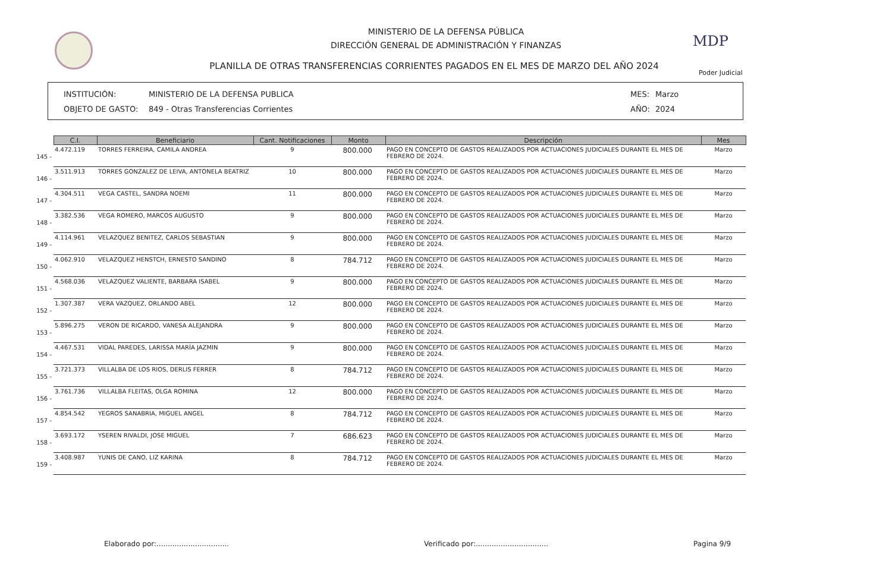MINISTERIO DE LA DEFENSA PÚBLICA
DIRECCIÓN GENERAL DE ADMINISTRACIÓN Y FINANZAS
PLANILLA DE OTRAS TRANSFERENCIAS CORRIENTES PAGADOS EN EL MES DE MARZO DEL AÑO 2024
MDP
Poder Judicial
INSTITUCIÓN: MINISTERIO DE LA DEFENSA PUBLICA MES: Marzo
OBJETO DE GASTO: 849 - Otras Transferencias Corrientes AÑO: 2024
| | C.I. | Beneficiario | Cant. Notificaciones | Monto | Descripción | Mes |
| --- | --- | --- | --- | --- | --- | --- |
| 145 - | 4.472.119 | TORRES FERREIRA, CAMILA ANDREA | 9 | 800.000 | PAGO EN CONCEPTO DE GASTOS REALIZADOS POR ACTUACIONES JUDICIALES DURANTE EL MES DE FEBRERO DE 2024. | Marzo |
| 146 - | 3.511.913 | TORRES GONZALEZ DE LEIVA, ANTONELA BEATRIZ | 10 | 800.000 | PAGO EN CONCEPTO DE GASTOS REALIZADOS POR ACTUACIONES JUDICIALES DURANTE EL MES DE FEBRERO DE 2024. | Marzo |
| 147 - | 4.304.511 | VEGA CASTEL, SANDRA NOEMI | 11 | 800.000 | PAGO EN CONCEPTO DE GASTOS REALIZADOS POR ACTUACIONES JUDICIALES DURANTE EL MES DE FEBRERO DE 2024. | Marzo |
| 148 - | 3.382.536 | VEGA ROMERO, MARCOS AUGUSTO | 9 | 800.000 | PAGO EN CONCEPTO DE GASTOS REALIZADOS POR ACTUACIONES JUDICIALES DURANTE EL MES DE FEBRERO DE 2024. | Marzo |
| 149 - | 4.114.961 | VELAZQUEZ BENITEZ, CARLOS SEBASTIAN | 9 | 800.000 | PAGO EN CONCEPTO DE GASTOS REALIZADOS POR ACTUACIONES JUDICIALES DURANTE EL MES DE FEBRERO DE 2024. | Marzo |
| 150 - | 4.062.910 | VELAZQUEZ HENSTCH, ERNESTO SANDINO | 8 | 784.712 | PAGO EN CONCEPTO DE GASTOS REALIZADOS POR ACTUACIONES JUDICIALES DURANTE EL MES DE FEBRERO DE 2024. | Marzo |
| 151 - | 4.568.036 | VELAZQUEZ VALIENTE, BARBARA ISABEL | 9 | 800.000 | PAGO EN CONCEPTO DE GASTOS REALIZADOS POR ACTUACIONES JUDICIALES DURANTE EL MES DE FEBRERO DE 2024. | Marzo |
| 152 - | 1.307.387 | VERA VAZQUEZ, ORLANDO ABEL | 12 | 800.000 | PAGO EN CONCEPTO DE GASTOS REALIZADOS POR ACTUACIONES JUDICIALES DURANTE EL MES DE FEBRERO DE 2024. | Marzo |
| 153 - | 5.896.275 | VERON DE RICARDO, VANESA ALEJANDRA | 9 | 800.000 | PAGO EN CONCEPTO DE GASTOS REALIZADOS POR ACTUACIONES JUDICIALES DURANTE EL MES DE FEBRERO DE 2024. | Marzo |
| 154 - | 4.467.531 | VIDAL PAREDES, LARISSA MARÍA JAZMIN | 9 | 800.000 | PAGO EN CONCEPTO DE GASTOS REALIZADOS POR ACTUACIONES JUDICIALES DURANTE EL MES DE FEBRERO DE 2024. | Marzo |
| 155 - | 3.721.373 | VILLALBA DE LOS RIOS, DERLIS FERRER | 8 | 784.712 | PAGO EN CONCEPTO DE GASTOS REALIZADOS POR ACTUACIONES JUDICIALES DURANTE EL MES DE FEBRERO DE 2024. | Marzo |
| 156 - | 3.761.736 | VILLALBA FLEITAS, OLGA ROMINA | 12 | 800.000 | PAGO EN CONCEPTO DE GASTOS REALIZADOS POR ACTUACIONES JUDICIALES DURANTE EL MES DE FEBRERO DE 2024. | Marzo |
| 157 - | 4.854.542 | YEGROS SANABRIA, MIGUEL ANGEL | 8 | 784.712 | PAGO EN CONCEPTO DE GASTOS REALIZADOS POR ACTUACIONES JUDICIALES DURANTE EL MES DE FEBRERO DE 2024. | Marzo |
| 158 - | 3.693.172 | YSEREN RIVALDI, JOSE MIGUEL | 7 | 686.623 | PAGO EN CONCEPTO DE GASTOS REALIZADOS POR ACTUACIONES JUDICIALES DURANTE EL MES DE FEBRERO DE 2024. | Marzo |
| 159 - | 3.408.987 | YUNIS DE CANO, LIZ KARINA | 8 | 784.712 | PAGO EN CONCEPTO DE GASTOS REALIZADOS POR ACTUACIONES JUDICIALES DURANTE EL MES DE FEBRERO DE 2024. | Marzo |
Elaborado por:................................
Verificado por:................................
Pagina 9/9